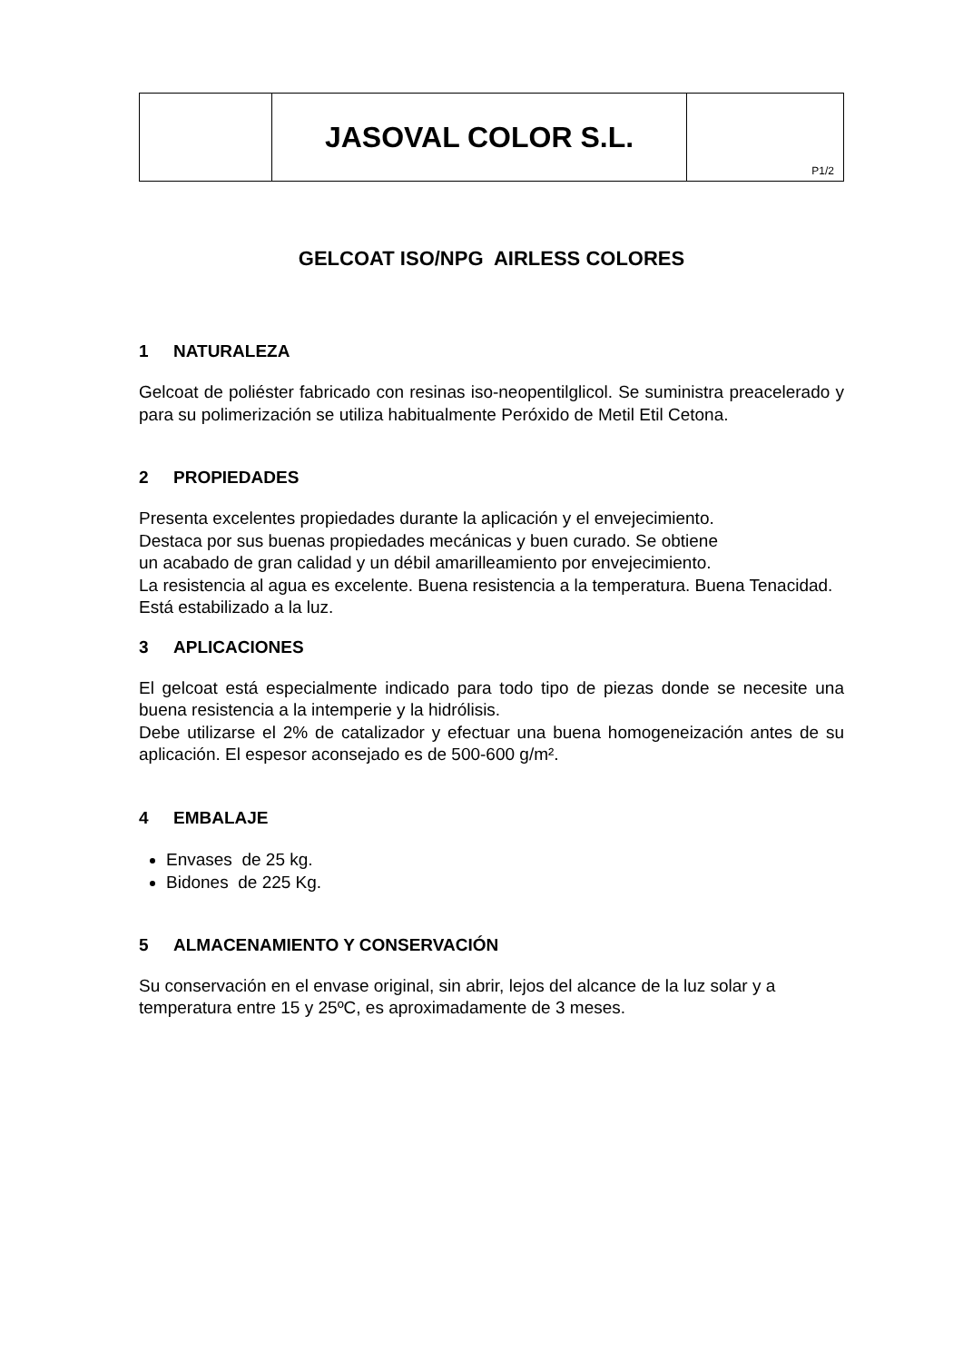| | JASOVAL COLOR S.L. | P1/2 |
GELCOAT ISO/NPG AIRLESS COLORES
1 NATURALEZA
Gelcoat de poliéster fabricado con resinas iso-neopentilglicol. Se suministra preacelerado y para su polimerización se utiliza habitualmente Peróxido de Metil Etil Cetona.
2 PROPIEDADES
Presenta excelentes propiedades durante la aplicación y el envejecimiento.
Destaca por sus buenas propiedades mecánicas y buen curado. Se obtiene
un acabado de gran calidad y un débil amarilleamiento por envejecimiento.
La resistencia al agua es excelente. Buena resistencia a la temperatura. Buena Tenacidad. Está estabilizado a la luz.
3 APLICACIONES
El gelcoat está especialmente indicado para todo tipo de piezas donde se necesite una buena resistencia a la intemperie y la hidrólisis.
Debe utilizarse el 2% de catalizador y efectuar una buena homogeneización antes de su aplicación. El espesor aconsejado es de 500-600 g/m².
4 EMBALAJE
Envases de 25 kg.
Bidones de 225 Kg.
5 ALMACENAMIENTO Y CONSERVACIÓN
Su conservación en el envase original, sin abrir, lejos del alcance de la luz solar y a temperatura entre 15 y 25ºC, es aproximadamente de 3 meses.